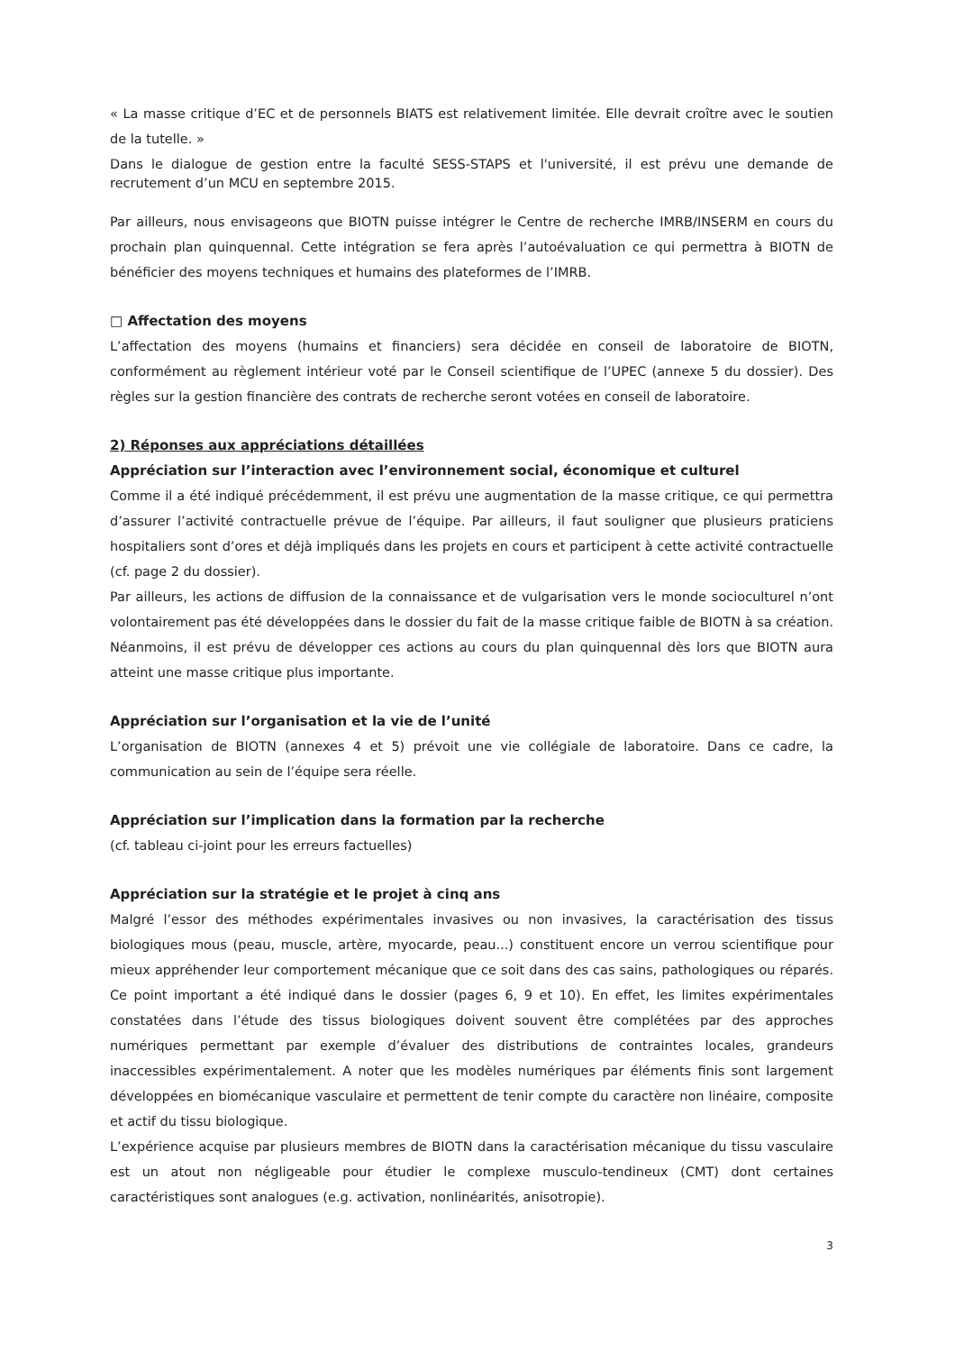« La masse critique d’EC et de personnels BIATS est relativement limitée. Elle devrait croître avec le soutien de la tutelle. »
Dans le dialogue de gestion entre la faculté SESS-STAPS et l'université, il est prévu une demande de recrutement d’un MCU en septembre 2015.
Par ailleurs, nous envisageons que BIOTN puisse intégrer le Centre de recherche IMRB/INSERM en cours du prochain plan quinquennal. Cette intégration se fera après l’autoévaluation ce qui permettra à BIOTN de bénéficier des moyens techniques et humains des plateformes de l’IMRB.
□ Affectation des moyens
L’affectation des moyens (humains et financiers) sera décidée en conseil de laboratoire de BIOTN, conformément au règlement intérieur voté par le Conseil scientifique de l’UPEC (annexe 5 du dossier). Des règles sur la gestion financière des contrats de recherche seront votées en conseil de laboratoire.
2) Réponses aux appréciations détaillées
Appréciation sur l’interaction avec l’environnement social, économique et culturel
Comme il a été indiqué précédemment, il est prévu une augmentation de la masse critique, ce qui permettra d’assurer l’activité contractuelle prévue de l’équipe. Par ailleurs, il faut souligner que plusieurs praticiens hospitaliers sont d’ores et déjà impliqués dans les projets en cours et participent à cette activité contractuelle (cf. page 2 du dossier).
Par ailleurs, les actions de diffusion de la connaissance et de vulgarisation vers le monde socioculturel n’ont volontairement pas été développées dans le dossier du fait de la masse critique faible de BIOTN à sa création. Néanmoins, il est prévu de développer ces actions au cours du plan quinquennal dès lors que BIOTN aura atteint une masse critique plus importante.
Appréciation sur l’organisation et la vie de l’unité
L’organisation de BIOTN (annexes 4 et 5) prévoit une vie collégiale de laboratoire. Dans ce cadre, la communication au sein de l’équipe sera réelle.
Appréciation sur l’implication dans la formation par la recherche
(cf. tableau ci-joint pour les erreurs factuelles)
Appréciation sur la stratégie et le projet à cinq ans
Malgré l’essor des méthodes expérimentales invasives ou non invasives, la caractérisation des tissus biologiques mous (peau, muscle, artère, myocarde, peau...) constituent encore un verrou scientifique pour mieux appréhender leur comportement mécanique que ce soit dans des cas sains, pathologiques ou réparés. Ce point important a été indiqué dans le dossier (pages 6, 9 et 10). En effet, les limites expérimentales constatées dans l’étude des tissus biologiques doivent souvent être complétées par des approches numériques permettant par exemple d’évaluer des distributions de contraintes locales, grandeurs inaccessibles expérimentalement. A noter que les modèles numériques par éléments finis sont largement développées en biomécanique vasculaire et permettent de tenir compte du caractère non linéaire, composite et actif du tissu biologique.
L’expérience acquise par plusieurs membres de BIOTN dans la caractérisation mécanique du tissu vasculaire est un atout non négligeable pour étudier le complexe musculo-tendineux (CMT) dont certaines caractéristiques sont analogues (e.g. activation, nonlinéarités, anisotropie).
3